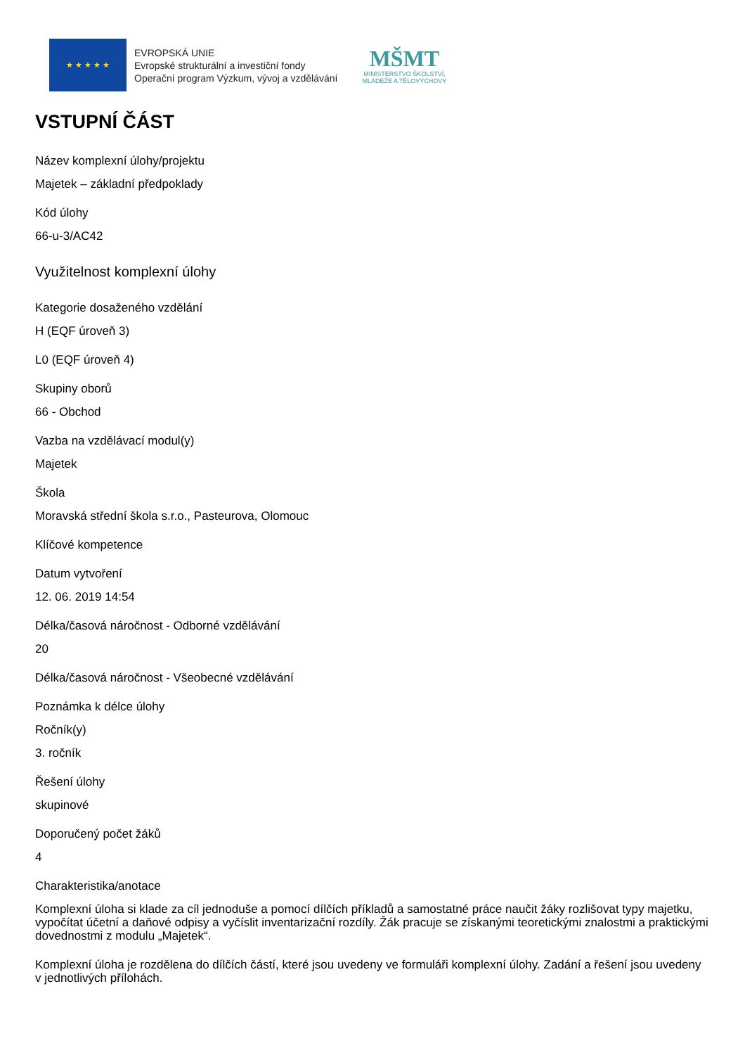★ ★ ★ ★ ★
EVROPSKÁ UNIE
Evropské strukturální a investiční fondy
Operační program Výzkum, vývoj a vzdělávání
MŠMT
MINISTERSTVO ŠKOLSTVÍ,
MLÁDEŽE A TĚLOVÝCHOVY
VSTUPNÍ ČÁST
Název komplexní úlohy/projektu
Majetek – základní předpoklady
Kód úlohy
66-u-3/AC42
Využitelnost komplexní úlohy
Kategorie dosaženého vzdělání
H (EQF úroveň 3)
L0 (EQF úroveň 4)
Skupiny oborů
66 - Obchod
Vazba na vzdělávací modul(y)
Majetek
Škola
Moravská střední škola s.r.o., Pasteurova, Olomouc
Klíčové kompetence
Datum vytvoření
12. 06. 2019 14:54
Délka/časová náročnost - Odborné vzdělávání
20
Délka/časová náročnost - Všeobecné vzdělávání
Poznámka k délce úlohy
Ročník(y)
3. ročník
Řešení úlohy
skupinové
Doporučený počet žáků
4
Charakteristika/anotace
Komplexní úloha si klade za cíl jednoduše a pomocí dílčích příkladů a samostatné práce naučit žáky rozlišovat typy majetku, vypočítat účetní a daňové odpisy a vyčíslit inventarizační rozdíly. Žák pracuje se získanými teoretickými znalostmi a praktickými dovednostmi z modulu „Majetek“.
Komplexní úloha je rozdělena do dílčích částí, které jsou uvedeny ve formuláři komplexní úlohy. Zadání a řešení jsou uvedeny v jednotlivých přílohách.